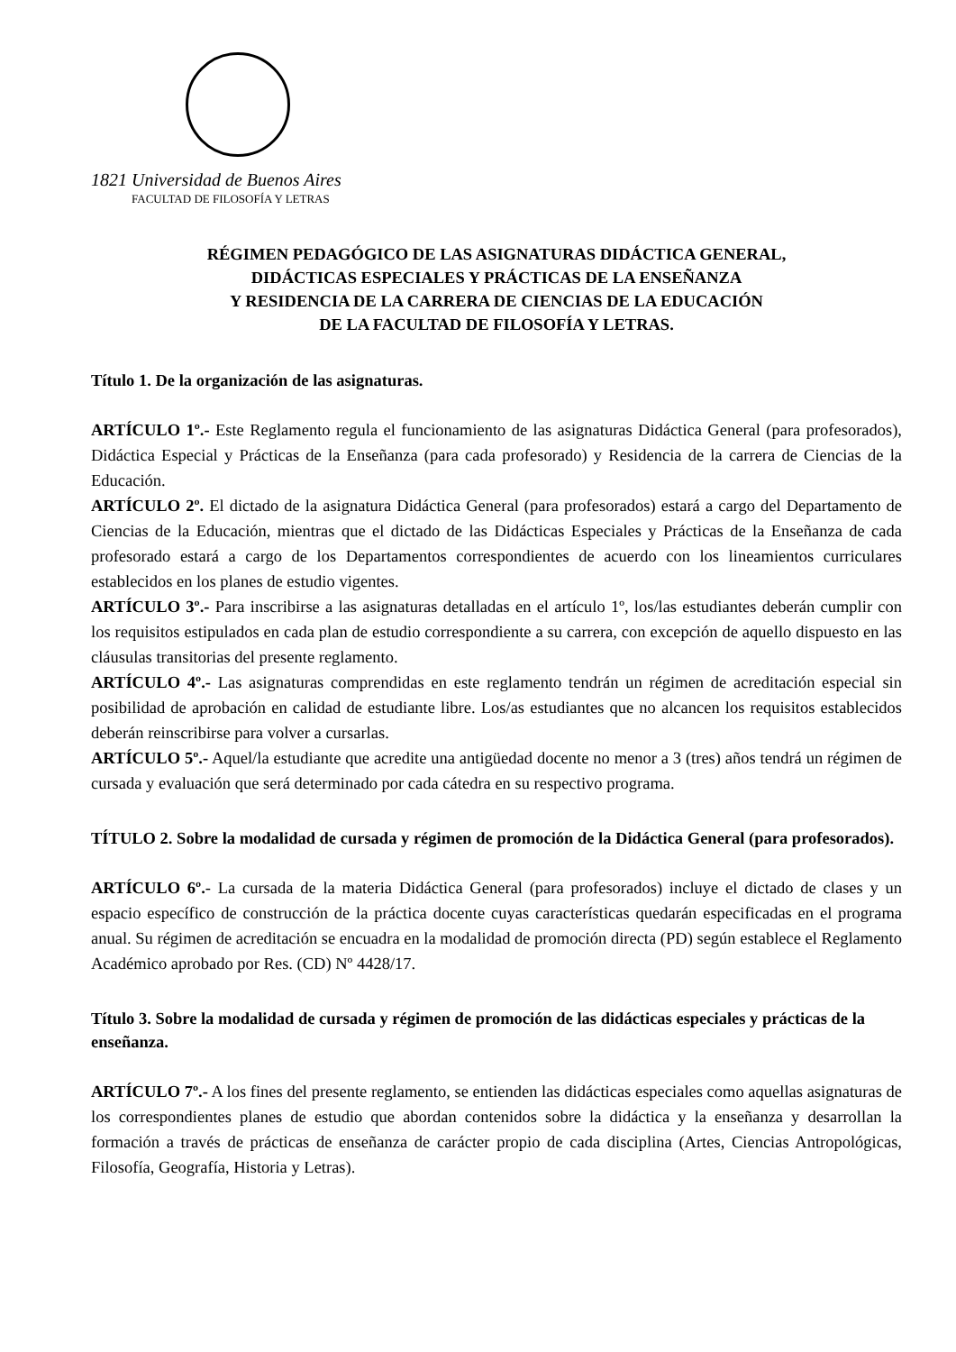1821 Universidad de Buenos Aires
FACULTAD DE FILOSOFÍA Y LETRAS
RÉGIMEN PEDAGÓGICO DE LAS ASIGNATURAS DIDÁCTICA GENERAL,
DIDÁCTICAS ESPECIALES Y PRÁCTICAS DE LA ENSEÑANZA
Y RESIDENCIA DE LA CARRERA DE CIENCIAS DE LA EDUCACIÓN
DE LA FACULTAD DE FILOSOFÍA Y LETRAS.
Título 1. De la organización de las asignaturas.
ARTÍCULO 1º.- Este Reglamento regula el funcionamiento de las asignaturas Didáctica General (para profesorados), Didáctica Especial y Prácticas de la Enseñanza (para cada profesorado) y Residencia de la carrera de Ciencias de la Educación.
ARTÍCULO 2º. El dictado de la asignatura Didáctica General (para profesorados) estará a cargo del Departamento de Ciencias de la Educación, mientras que el dictado de las Didácticas Especiales y Prácticas de la Enseñanza de cada profesorado estará a cargo de los Departamentos correspondientes de acuerdo con los lineamientos curriculares establecidos en los planes de estudio vigentes.
ARTÍCULO 3º.- Para inscribirse a las asignaturas detalladas en el artículo 1º, los/las estudiantes deberán cumplir con los requisitos estipulados en cada plan de estudio correspondiente a su carrera, con excepción de aquello dispuesto en las cláusulas transitorias del presente reglamento.
ARTÍCULO 4º.- Las asignaturas comprendidas en este reglamento tendrán un régimen de acreditación especial sin posibilidad de aprobación en calidad de estudiante libre. Los/as estudiantes que no alcancen los requisitos establecidos deberán reinscribirse para volver a cursarlas.
ARTÍCULO 5º.- Aquel/la estudiante que acredite una antigüedad docente no menor a 3 (tres) años tendrá un régimen de cursada y evaluación que será determinado por cada cátedra en su respectivo programa.
TÍTULO 2. Sobre la modalidad de cursada y régimen de promoción de la Didáctica General (para profesorados).
ARTÍCULO 6º.- La cursada de la materia Didáctica General (para profesorados) incluye el dictado de clases y un espacio específico de construcción de la práctica docente cuyas características quedarán especificadas en el programa anual. Su régimen de acreditación se encuadra en la modalidad de promoción directa (PD) según establece el Reglamento Académico aprobado por Res. (CD) Nº 4428/17.
Título 3. Sobre la modalidad de cursada y régimen de promoción de las didácticas especiales y prácticas de la enseñanza.
ARTÍCULO 7º.- A los fines del presente reglamento, se entienden las didácticas especiales como aquellas asignaturas de los correspondientes planes de estudio que abordan contenidos sobre la didáctica y la enseñanza y desarrollan la formación a través de prácticas de enseñanza de carácter propio de cada disciplina (Artes, Ciencias Antropológicas, Filosofía, Geografía, Historia y Letras).